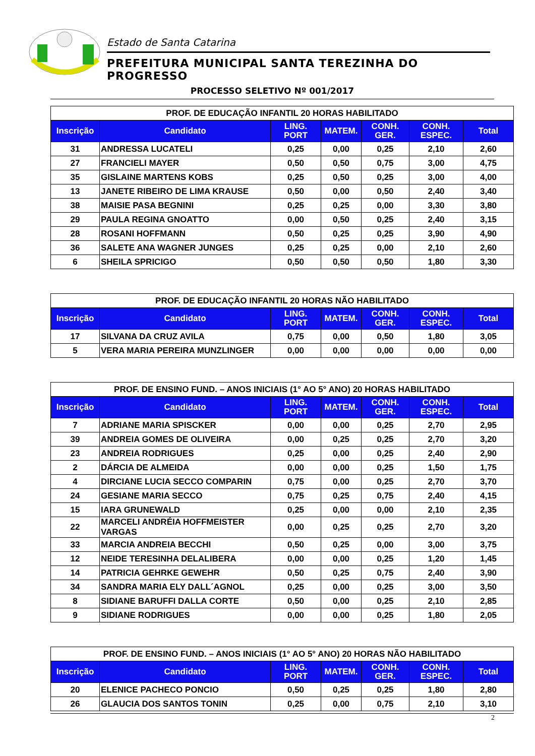Estado de Santa Catarina
PREFEITURA MUNICIPAL SANTA TEREZINHA DO PROGRESSO
PROCESSO SELETIVO Nº 001/2017
| PROF. DE EDUCAÇÃO INFANTIL 20 HORAS HABILITADO | | | | | | |
| --- | --- | --- | --- | --- | --- | --- |
| Inscrição | Candidato | LING. PORT | MATEM. | CONH. GER. | CONH. ESPEC. | Total |
| 31 | ANDRESSA LUCATELI | 0,25 | 0,00 | 0,25 | 2,10 | 2,60 |
| 27 | FRANCIELI MAYER | 0,50 | 0,50 | 0,75 | 3,00 | 4,75 |
| 35 | GISLAINE MARTENS KOBS | 0,25 | 0,50 | 0,25 | 3,00 | 4,00 |
| 13 | JANETE RIBEIRO DE LIMA KRAUSE | 0,50 | 0,00 | 0,50 | 2,40 | 3,40 |
| 38 | MAISIE PASA BEGNINI | 0,25 | 0,25 | 0,00 | 3,30 | 3,80 |
| 29 | PAULA REGINA GNOATTO | 0,00 | 0,50 | 0,25 | 2,40 | 3,15 |
| 28 | ROSANI HOFFMANN | 0,50 | 0,25 | 0,25 | 3,90 | 4,90 |
| 36 | SALETE ANA WAGNER JUNGES | 0,25 | 0,25 | 0,00 | 2,10 | 2,60 |
| 6 | SHEILA SPRICIGO | 0,50 | 0,50 | 0,50 | 1,80 | 3,30 |
| PROF. DE EDUCAÇÃO INFANTIL 20 HORAS NÃO HABILITADO | | | | | | |
| --- | --- | --- | --- | --- | --- | --- |
| Inscrição | Candidato | LING. PORT | MATEM. | CONH. GER. | CONH. ESPEC. | Total |
| 17 | SILVANA DA CRUZ AVILA | 0,75 | 0,00 | 0,50 | 1,80 | 3,05 |
| 5 | VERA MARIA PEREIRA MUNZLINGER | 0,00 | 0,00 | 0,00 | 0,00 | 0,00 |
| PROF. DE ENSINO FUND. – ANOS INICIAIS (1° AO 5° ANO) 20 HORAS HABILITADO | | | | | | |
| --- | --- | --- | --- | --- | --- | --- |
| Inscrição | Candidato | LING. PORT | MATEM. | CONH. GER. | CONH. ESPEC. | Total |
| 7 | ADRIANE MARIA SPISCKER | 0,00 | 0,00 | 0,25 | 2,70 | 2,95 |
| 39 | ANDREIA GOMES DE OLIVEIRA | 0,00 | 0,25 | 0,25 | 2,70 | 3,20 |
| 23 | ANDREIA RODRIGUES | 0,25 | 0,00 | 0,25 | 2,40 | 2,90 |
| 2 | DÁRCIA DE ALMEIDA | 0,00 | 0,00 | 0,25 | 1,50 | 1,75 |
| 4 | DIRCIANE LUCIA SECCO COMPARIN | 0,75 | 0,00 | 0,25 | 2,70 | 3,70 |
| 24 | GESIANE MARIA SECCO | 0,75 | 0,25 | 0,75 | 2,40 | 4,15 |
| 15 | IARA GRUNEWALD | 0,25 | 0,00 | 0,00 | 2,10 | 2,35 |
| 22 | MARCELI ANDRÉIA HOFFMEISTER VARGAS | 0,00 | 0,25 | 0,25 | 2,70 | 3,20 |
| 33 | MARCIA ANDREIA BECCHI | 0,50 | 0,25 | 0,00 | 3,00 | 3,75 |
| 12 | NEIDE TERESINHA DELALIBERA | 0,00 | 0,00 | 0,25 | 1,20 | 1,45 |
| 14 | PATRICIA GEHRKE GEWEHR | 0,50 | 0,25 | 0,75 | 2,40 | 3,90 |
| 34 | SANDRA MARIA ELY DALL´AGNOL | 0,25 | 0,00 | 0,25 | 3,00 | 3,50 |
| 8 | SIDIANE BARUFFI DALLA CORTE | 0,50 | 0,00 | 0,25 | 2,10 | 2,85 |
| 9 | SIDIANE RODRIGUES | 0,00 | 0,00 | 0,25 | 1,80 | 2,05 |
| PROF. DE ENSINO FUND. – ANOS INICIAIS (1° AO 5° ANO) 20 HORAS NÃO HABILITADO | | | | | | |
| --- | --- | --- | --- | --- | --- | --- |
| Inscrição | Candidato | LING. PORT | MATEM. | CONH. GER. | CONH. ESPEC. | Total |
| 20 | ELENICE PACHECO PONCIO | 0,50 | 0,25 | 0,25 | 1,80 | 2,80 |
| 26 | GLAUCIA DOS SANTOS TONIN | 0,25 | 0,00 | 0,75 | 2,10 | 3,10 |
2